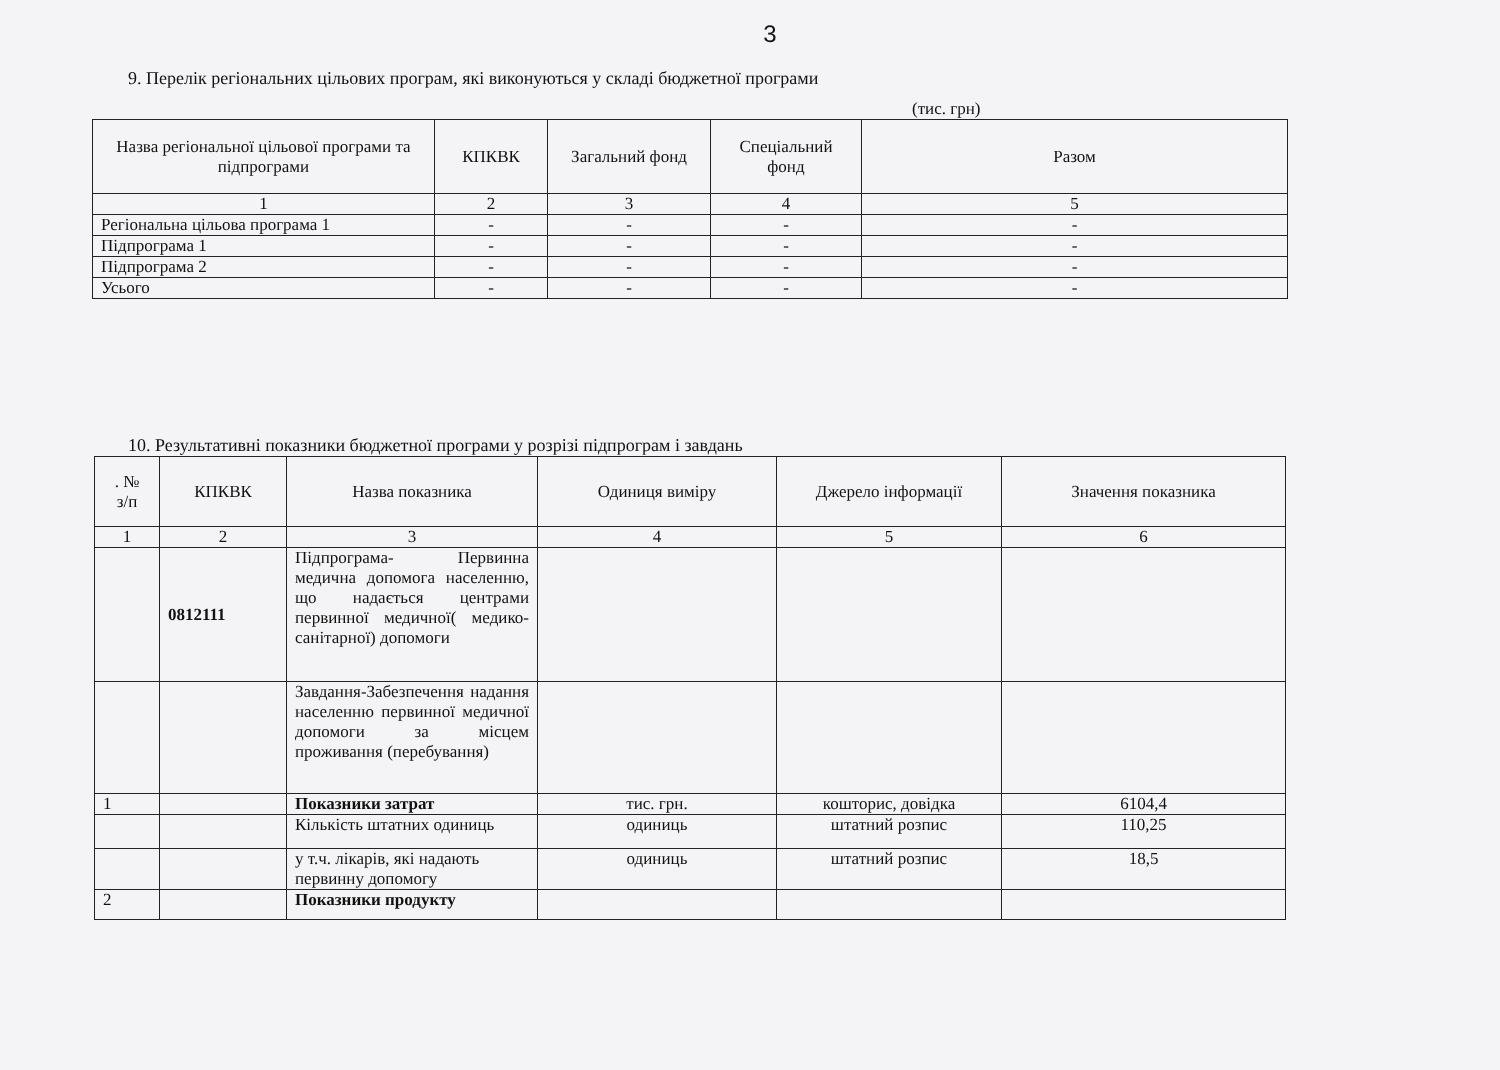3
9. Перелік регіональних цільових програм, які виконуються у складі бюджетної програми
(тис. грн)
| Назва регіональної цільової програми та підпрограми | КПКВК | Загальний фонд | Спеціальний фонд | Разом |
| --- | --- | --- | --- | --- |
| 1 | 2 | 3 | 4 | 5 |
| Регіональна цільова програма 1 | - | - | - | - |
| Підпрограма 1 | - | - | - | - |
| Підпрограма 2 | - | - | - | - |
| Усього | - | - | - | - |
10. Результативні показники бюджетної програми у розрізі підпрограм і завдань
| . № з/п | КПКВК | Назва показника | Одиниця виміру | Джерело інформації | Значення показника |
| --- | --- | --- | --- | --- | --- |
| 1 | 2 | 3 | 4 | 5 | 6 |
| | 0812111 | Підпрограма- Первинна медична допомога населенню, що надається центрами первинної медичної( медико-санітарної) допомоги | | | |
| | | Завдання-Забезпечення надання населенню первинної медичної допомоги за місцем проживання (перебування) | | | |
| 1 | | Показники затрат | тис. грн. | кошторис, довідка | 6104,4 |
| | | Кількість штатних одиниць | одиниць | штатний розпис | 110,25 |
| | | у т.ч. лікарів, які надають первинну допомогу | одиниць | штатний розпис | 18,5 |
| 2 | | Показники продукту | | | |